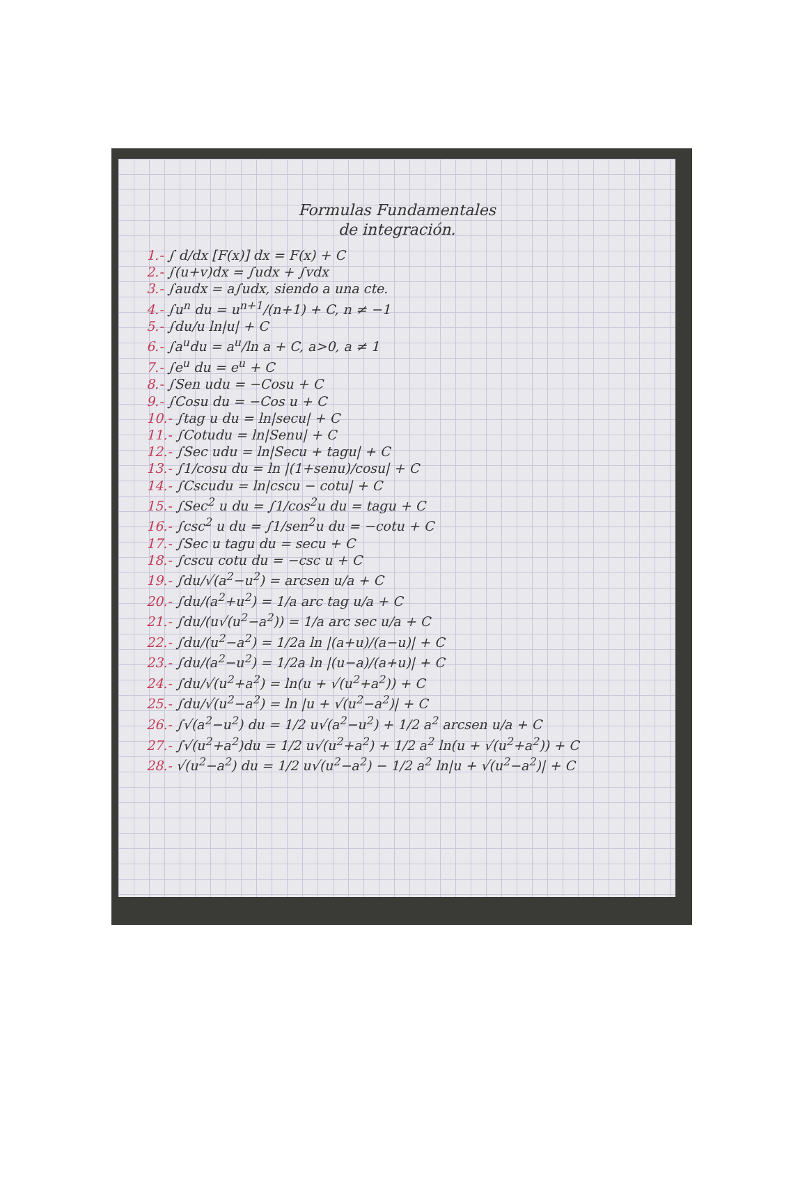Formulas Fundamentales
de integración.
1.- ∫ d/dx [F(x)] dx = F(x) + C
2.- ∫(u+v)dx = ∫udx + ∫vdx
3.- ∫audx = a∫udx, siendo a una cte.
4.- ∫u<sup>n</sup> du = u<sup>n+1</sup>/(n+1) + C, n ≠ −1
5.- ∫du/u ln|u| + C
6.- ∫a<sup>u</sup>du = a<sup>u</sup>/ln a + C, a>0, a ≠ 1
7.- ∫e<sup>u</sup> du = e<sup>u</sup> + C
8.- ∫Sen udu = −Cosu + C
9.- ∫Cosu du = −Cos u + C
10.- ∫tag u du = ln|secu| + C
11.- ∫Cotudu = ln|Senu| + C
12.- ∫Sec udu = ln|Secu + tagu| + C
13.- ∫1/cosu du = ln |(1+senu)/cosu| + C
14.- ∫Cscudu = ln|cscu − cotu| + C
15.- ∫Sec<sup>2</sup> u du = ∫1/cos<sup>2</sup>u du = tagu + C
16.- ∫csc<sup>2</sup> u du = ∫1/sen<sup>2</sup>u du = −cotu + C
17.- ∫Sec u tagu du = secu + C
18.- ∫cscu cotu du = −csc u + C
19.- ∫du/√(a<sup>2</sup>−u<sup>2</sup>) = arcsen u/a + C
20.- ∫du/(a<sup>2</sup>+u<sup>2</sup>) = 1/a arc tag u/a + C
21.- ∫du/(u√(u<sup>2</sup>−a<sup>2</sup>)) = 1/a arc sec u/a + C
22.- ∫du/(u<sup>2</sup>−a<sup>2</sup>) = 1/2a ln |(a+u)/(a−u)| + C
23.- ∫du/(a<sup>2</sup>−u<sup>2</sup>) = 1/2a ln |(u−a)/(a+u)| + C
24.- ∫du/√(u<sup>2</sup>+a<sup>2</sup>) = ln(u + √(u<sup>2</sup>+a<sup>2</sup>)) + C
25.- ∫du/√(u<sup>2</sup>−a<sup>2</sup>) = ln |u + √(u<sup>2</sup>−a<sup>2</sup>)| + C
26.- ∫√(a<sup>2</sup>−u<sup>2</sup>) du = 1/2 u√(a<sup>2</sup>−u<sup>2</sup>) + 1/2 a<sup>2</sup> arcsen u/a + C
27.- ∫√(u<sup>2</sup>+a<sup>2</sup>)du = 1/2 u√(u<sup>2</sup>+a<sup>2</sup>) + 1/2 a<sup>2</sup> ln(u + √(u<sup>2</sup>+a<sup>2</sup>)) + C
28.- √(u<sup>2</sup>−a<sup>2</sup>) du = 1/2 u√(u<sup>2</sup>−a<sup>2</sup>) − 1/2 a<sup>2</sup> ln|u + √(u<sup>2</sup>−a<sup>2</sup>)| + C